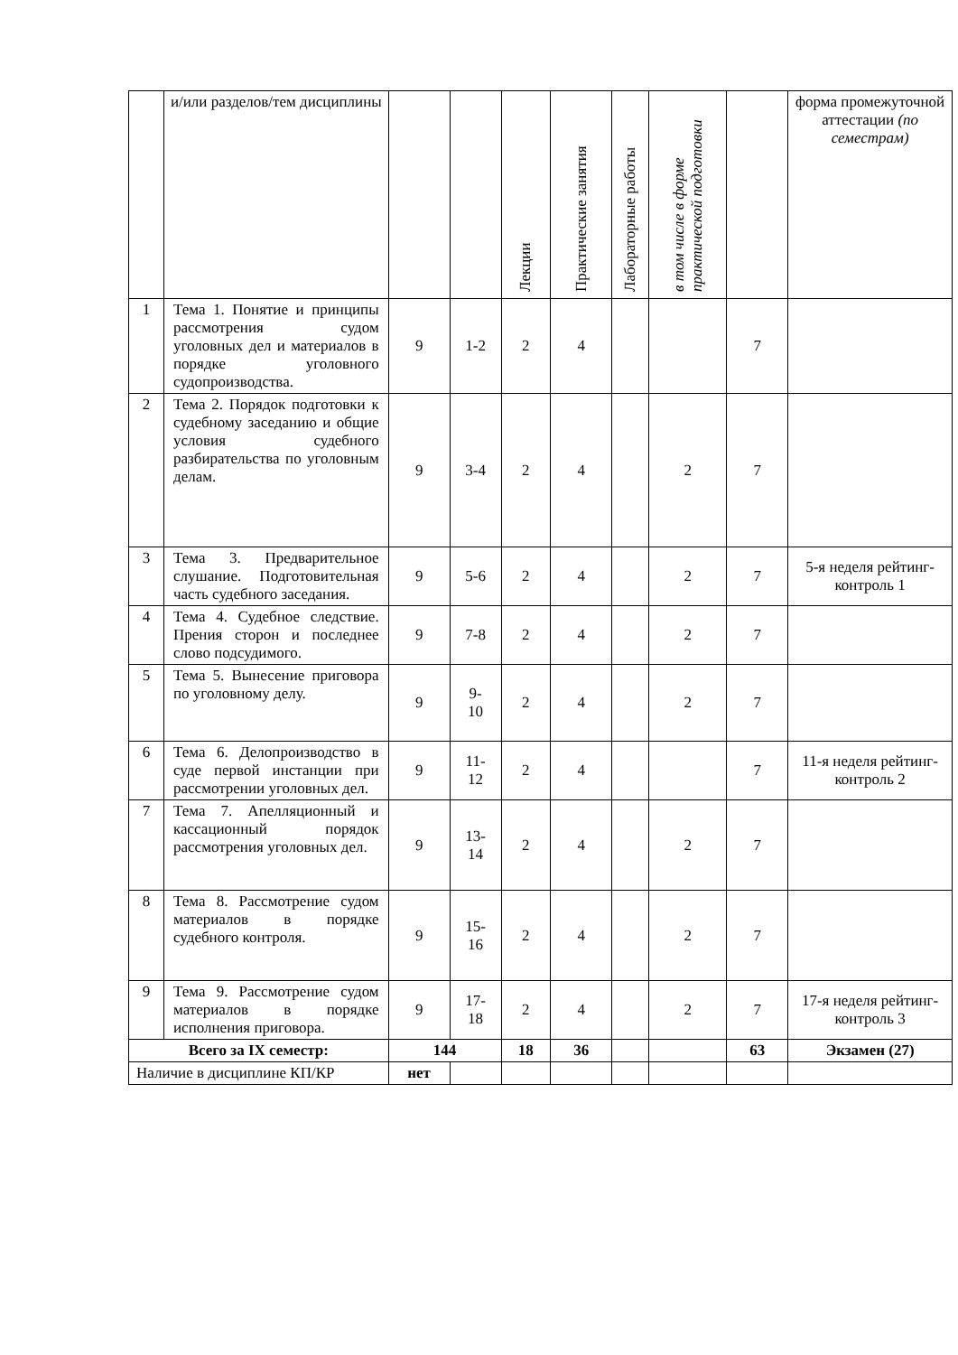| | и/или разделов/тем дисциплины | | | Лекции | Практические занятия | Лабораторные работы | в том числе в форме практической подготовки | | форма промежуточной аттестации (по семестрам) |
| 1 | Тема 1. Понятие и принципы рассмотрения судом уголовных дел и материалов в порядке уголовного судопроизводства. | 9 | 1-2 | 2 | 4 | | | 7 | |
| 2 | Тема 2. Порядок подготовки к судебному заседанию и общие условия судебного разбирательства по уголовным делам. | 9 | 3-4 | 2 | 4 | | 2 | 7 | |
| 3 | Тема 3. Предварительное слушание. Подготовительная часть судебного заседания. | 9 | 5-6 | 2 | 4 | | 2 | 7 | 5-я неделя рейтинг-контроль 1 |
| 4 | Тема 4. Судебное следствие. Прения сторон и последнее слово подсудимого. | 9 | 7-8 | 2 | 4 | | 2 | 7 | |
| 5 | Тема 5. Вынесение приговора по уголовному делу. | 9 | 9- 10 | 2 | 4 | | 2 | 7 | |
| 6 | Тема 6. Делопроизводство в суде первой инстанции при рассмотрении уголовных дел. | 9 | 11- 12 | 2 | 4 | | | 7 | 11-я неделя рейтинг-контроль 2 |
| 7 | Тема 7. Апелляционный и кассационный порядок рассмотрения уголовных дел. | 9 | 13- 14 | 2 | 4 | | 2 | 7 | |
| 8 | Тема 8. Рассмотрение судом материалов в порядке судебного контроля. | 9 | 15- 16 | 2 | 4 | | 2 | 7 | |
| 9 | Тема 9. Рассмотрение судом материалов в порядке исполнения приговора. | 9 | 17- 18 | 2 | 4 | | 2 | 7 | 17-я неделя рейтинг-контроль 3 |
| Всего за IX семестр: | | 144 | | 18 | 36 | | | 63 | Экзамен (27) |
| Наличие в дисциплине КП/КР | | нет | | | | | | | |